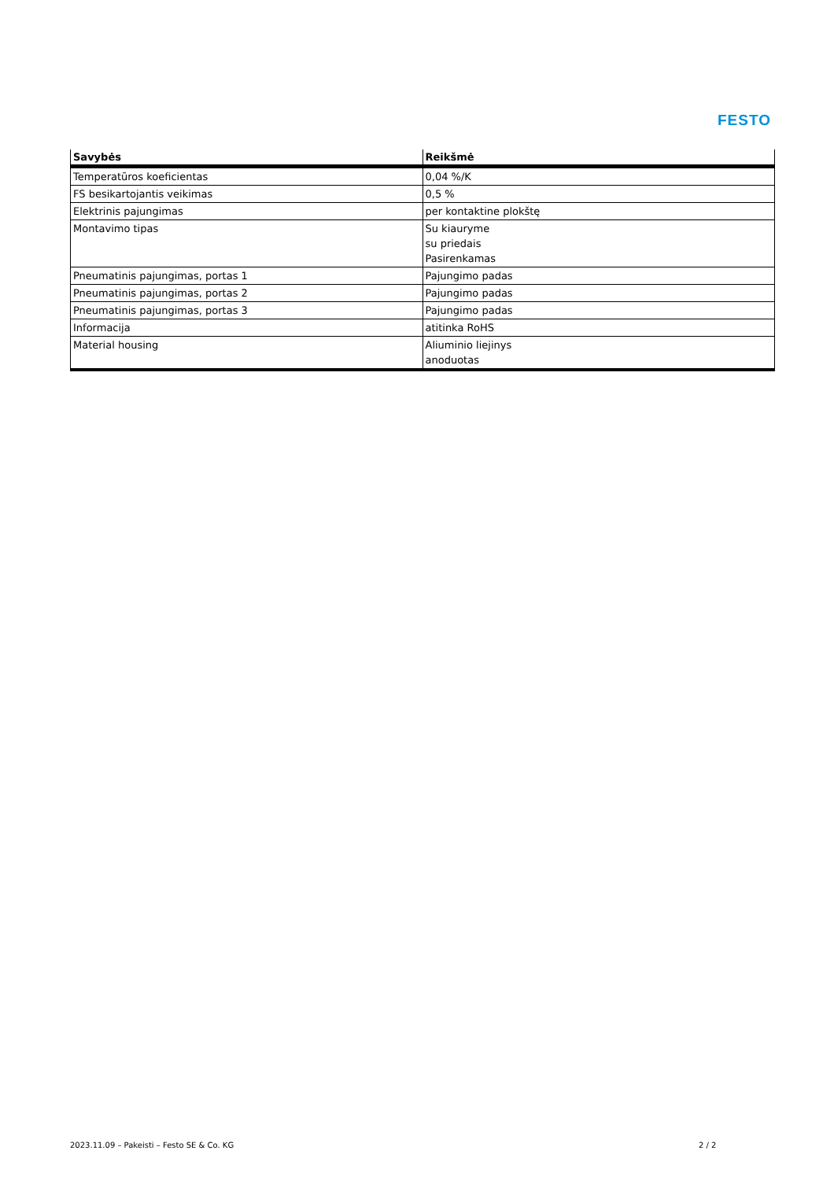FESTO
| Savybės | Reikšmė |
| --- | --- |
| Temperatūros koeficientas | 0,04 %/K |
| FS besikartojantis veikimas | 0,5 % |
| Elektrinis pajungimas | per kontaktine plokštę |
| Montavimo tipas | Su kiauryme su priedais Pasirenkamas |
| Pneumatinis pajungimas, portas 1 | Pajungimo padas |
| Pneumatinis pajungimas, portas 2 | Pajungimo padas |
| Pneumatinis pajungimas, portas 3 | Pajungimo padas |
| Informacija | atitinka RoHS |
| Material housing | Aliuminio liejinys anoduotas |
2023.11.09 – Pakeisti – Festo SE & Co. KG
2 / 2